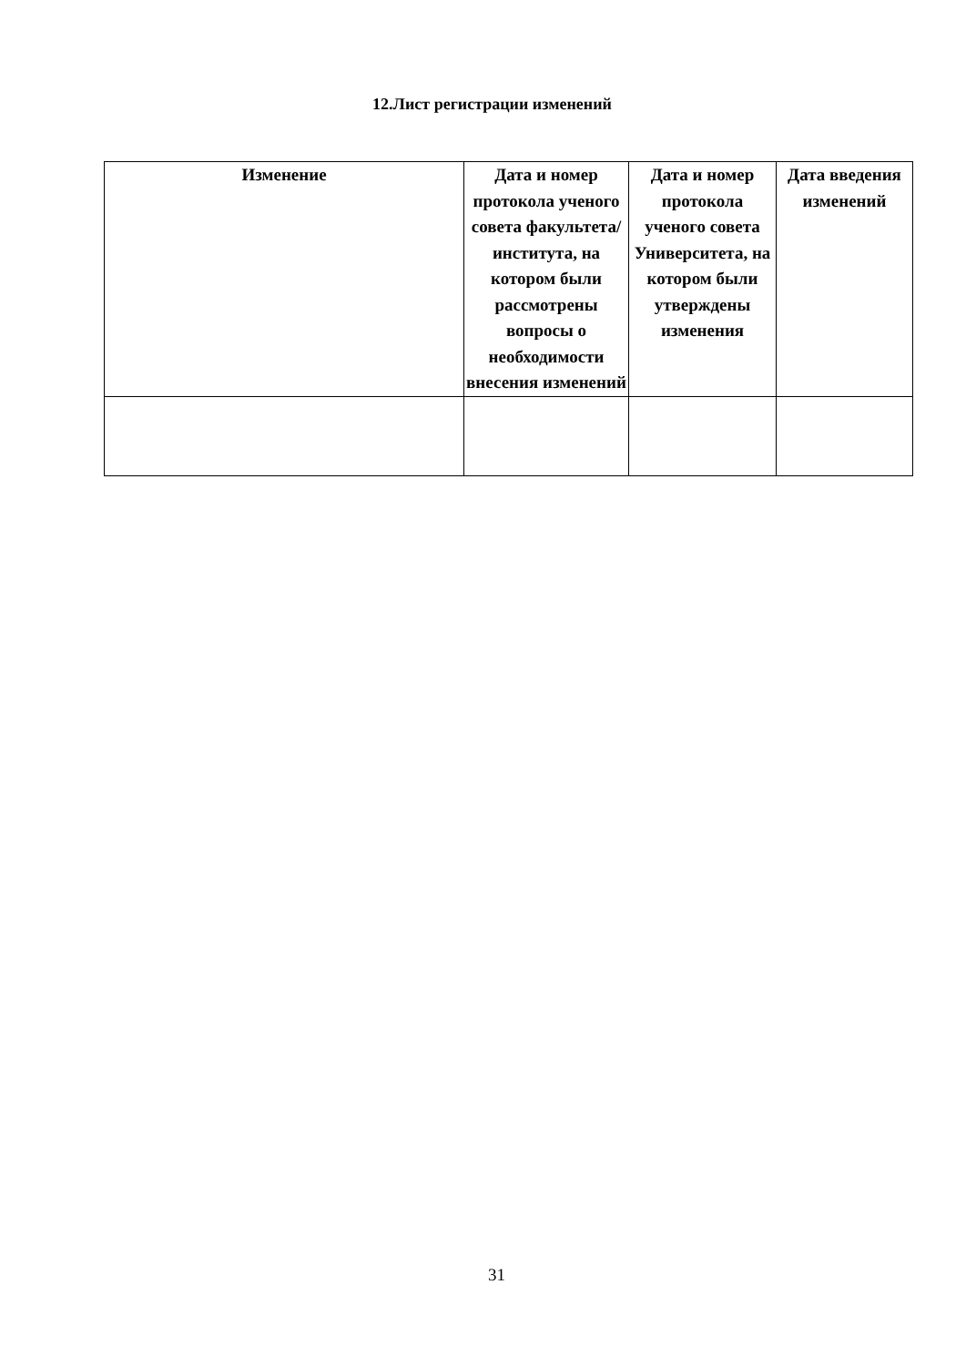12.Лист регистрации изменений
| Изменение | Дата и номер протокола ученого совета факультета/ института, на котором были рассмотрены вопросы о необходимости внесения изменений | Дата и номер протокола ученого совета Университета, на котором были утверждены изменения | Дата введения изменений |
| --- | --- | --- | --- |
31